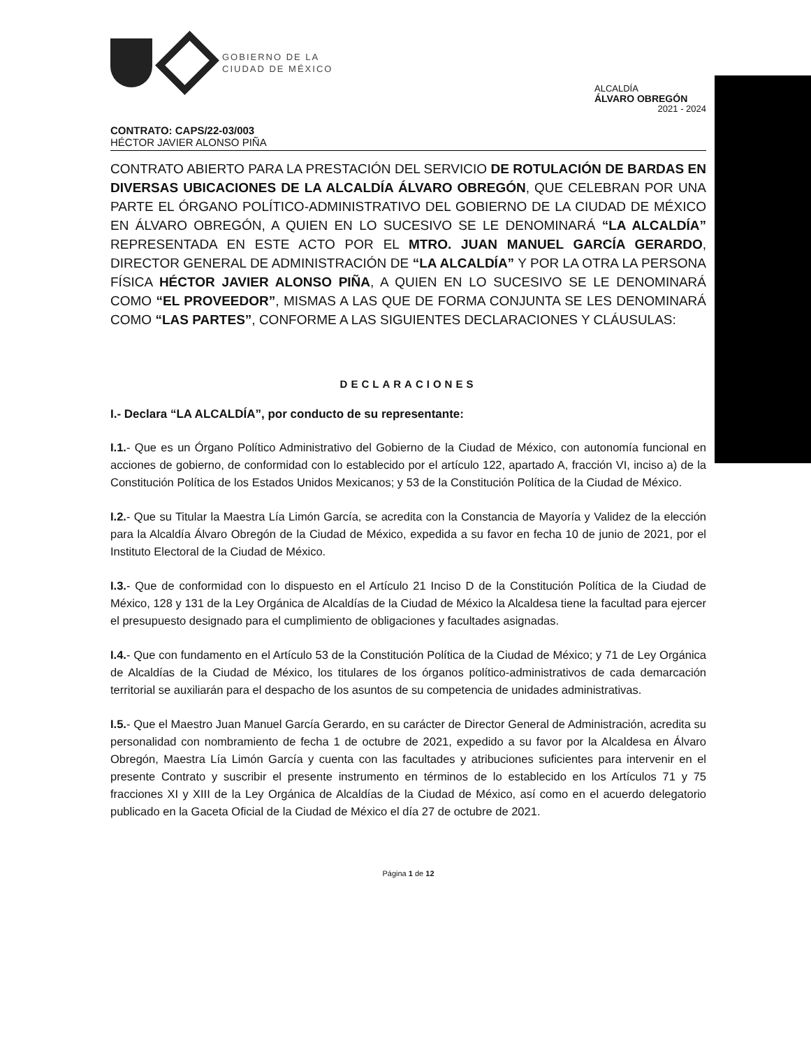GOBIERNO DE LA
CIUDAD DE MÉXICO
ALCALDÍA
ÁLVARO OBREGÓN
2021 - 2024
CONTRATO: CAPS/22-03/003
HÉCTOR JAVIER ALONSO PIÑA
CONTRATO ABIERTO PARA LA PRESTACIÓN DEL SERVICIO DE ROTULACIÓN DE BARDAS EN DIVERSAS UBICACIONES DE LA ALCALDÍA ÁLVARO OBREGÓN, QUE CELEBRAN POR UNA PARTE EL ÓRGANO POLÍTICO-ADMINISTRATIVO DEL GOBIERNO DE LA CIUDAD DE MÉXICO EN ÁLVARO OBREGÓN, A QUIEN EN LO SUCESIVO SE LE DENOMINARÁ “LA ALCALDÍA” REPRESENTADA EN ESTE ACTO POR EL MTRO. JUAN MANUEL GARCÍA GERARDO, DIRECTOR GENERAL DE ADMINISTRACIÓN DE “LA ALCALDÍA” Y POR LA OTRA LA PERSONA FÍSICA HÉCTOR JAVIER ALONSO PIÑA, A QUIEN EN LO SUCESIVO SE LE DENOMINARÁ COMO “EL PROVEEDOR”, MISMAS A LAS QUE DE FORMA CONJUNTA SE LES DENOMINARÁ COMO “LAS PARTES”, CONFORME A LAS SIGUIENTES DECLARACIONES Y CLÁUSULAS:
DECLARACIONES
I.- Declara “LA ALCALDÍA”, por conducto de su representante:
I.1.- Que es un Órgano Político Administrativo del Gobierno de la Ciudad de México, con autonomía funcional en acciones de gobierno, de conformidad con lo establecido por el artículo 122, apartado A, fracción VI, inciso a) de la Constitución Política de los Estados Unidos Mexicanos; y 53 de la Constitución Política de la Ciudad de México.
I.2.- Que su Titular la Maestra Lía Limón García, se acredita con la Constancia de Mayoría y Validez de la elección para la Alcaldía Álvaro Obregón de la Ciudad de México, expedida a su favor en fecha 10 de junio de 2021, por el Instituto Electoral de la Ciudad de México.
I.3.- Que de conformidad con lo dispuesto en el Artículo 21 Inciso D de la Constitución Política de la Ciudad de México, 128 y 131 de la Ley Orgánica de Alcaldías de la Ciudad de México la Alcaldesa tiene la facultad para ejercer el presupuesto designado para el cumplimiento de obligaciones y facultades asignadas.
I.4.- Que con fundamento en el Artículo 53 de la Constitución Política de la Ciudad de México; y 71 de Ley Orgánica de Alcaldías de la Ciudad de México, los titulares de los órganos político-administrativos de cada demarcación territorial se auxiliarán para el despacho de los asuntos de su competencia de unidades administrativas.
I.5.- Que el Maestro Juan Manuel García Gerardo, en su carácter de Director General de Administración, acredita su personalidad con nombramiento de fecha 1 de octubre de 2021, expedido a su favor por la Alcaldesa en Álvaro Obregón, Maestra Lía Limón García y cuenta con las facultades y atribuciones suficientes para intervenir en el presente Contrato y suscribir el presente instrumento en términos de lo establecido en los Artículos 71 y 75 fracciones XI y XIII de la Ley Orgánica de Alcaldías de la Ciudad de México, así como en el acuerdo delegatorio publicado en la Gaceta Oficial de la Ciudad de México el día 27 de octubre de 2021.
Página 1 de 12